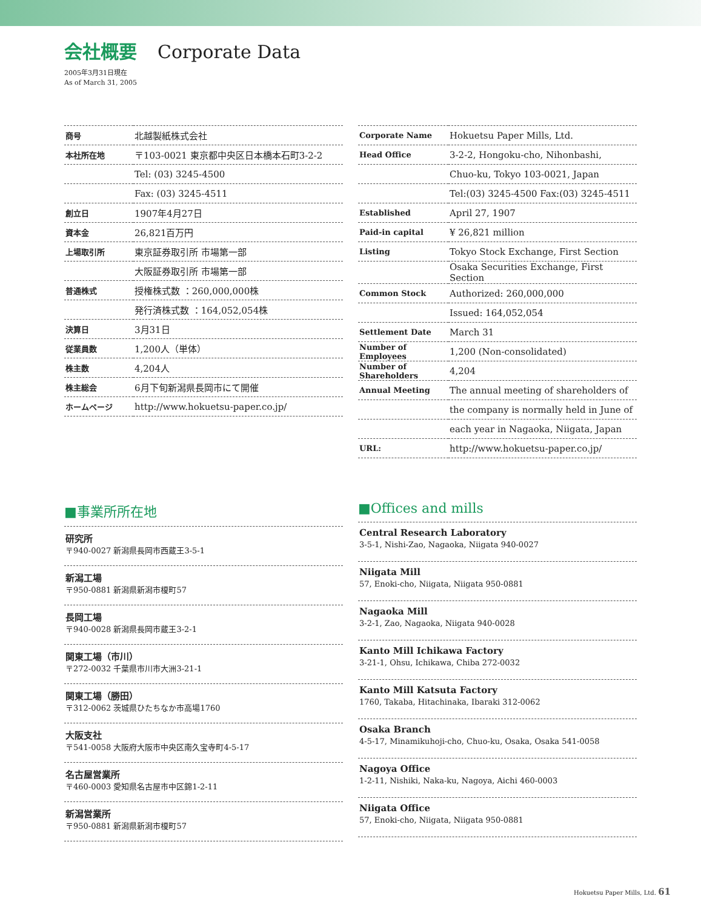会社概要 Corporate Data
2005年3月31日現在
As of March 31, 2005
| 商号 | 北越製紙株式会社 |
| 本社所在地 | 〒103-0021 東京都中央区日本橋本石町3-2-2 |
| | Tel: (03) 3245-4500 |
| | Fax: (03) 3245-4511 |
| 創立日 | 1907年4月27日 |
| 資本金 | 26,821百万円 |
| 上場取引所 | 東京証券取引所 市場第一部 |
| | 大阪証券取引所 市場第一部 |
| 普通株式 | 授権株式数 ：260,000,000株 |
| | 発行済株式数 ：164,052,054株 |
| 決算日 | 3月31日 |
| 従業員数 | 1,200人（単体） |
| 株主数 | 4,204人 |
| 株主総会 | 6月下旬新潟県長岡市にて開催 |
| ホームページ | http://www.hokuetsu-paper.co.jp/ |
| Corporate Name | Hokuetsu Paper Mills, Ltd. |
| Head Office | 3-2-2, Hongoku-cho, Nihonbashi, |
| | Chuo-ku, Tokyo 103-0021, Japan |
| | Tel:(03) 3245-4500 Fax:(03) 3245-4511 |
| Established | April 27, 1907 |
| Paid-in capital | ¥ 26,821 million |
| Listing | Tokyo Stock Exchange, First Section |
| | Osaka Securities Exchange, First Section |
| Common Stock | Authorized: 260,000,000 |
| | Issued: 164,052,054 |
| Settlement Date | March 31 |
| Number of Employees | 1,200 (Non-consolidated) |
| Number of Shareholders | 4,204 |
| Annual Meeting | The annual meeting of shareholders of |
| | the company is normally held in June of |
| | each year in Nagaoka, Niigata, Japan |
| URL: | http://www.hokuetsu-paper.co.jp/ |
■事業所所在地
研究所
〒940-0027 新潟県長岡市西蔵王3-5-1
新潟工場
〒950-0881 新潟県新潟市榎町57
長岡工場
〒940-0028 新潟県長岡市蔵王3-2-1
関東工場（市川）
〒272-0032 千葉県市川市大洲3-21-1
関東工場（勝田）
〒312-0062 茨城県ひたちなか市高場1760
大阪支社
〒541-0058 大阪府大阪市中央区南久宝寺町4-5-17
名古屋営業所
〒460-0003 愛知県名古屋市中区錦1-2-11
新潟営業所
〒950-0881 新潟県新潟市榎町57
■Offices and mills
Central Research Laboratory
3-5-1, Nishi-Zao, Nagaoka, Niigata 940-0027
Niigata Mill
57, Enoki-cho, Niigata, Niigata 950-0881
Nagaoka Mill
3-2-1, Zao, Nagaoka, Niigata 940-0028
Kanto Mill Ichikawa Factory
3-21-1, Ohsu, Ichikawa, Chiba 272-0032
Kanto Mill Katsuta Factory
1760, Takaba, Hitachinaka, Ibaraki 312-0062
Osaka Branch
4-5-17, Minamikuhoji-cho, Chuo-ku, Osaka, Osaka 541-0058
Nagoya Office
1-2-11, Nishiki, Naka-ku, Nagoya, Aichi 460-0003
Niigata Office
57, Enoki-cho, Niigata, Niigata 950-0881
Hokuetsu Paper Mills, Ltd. 61